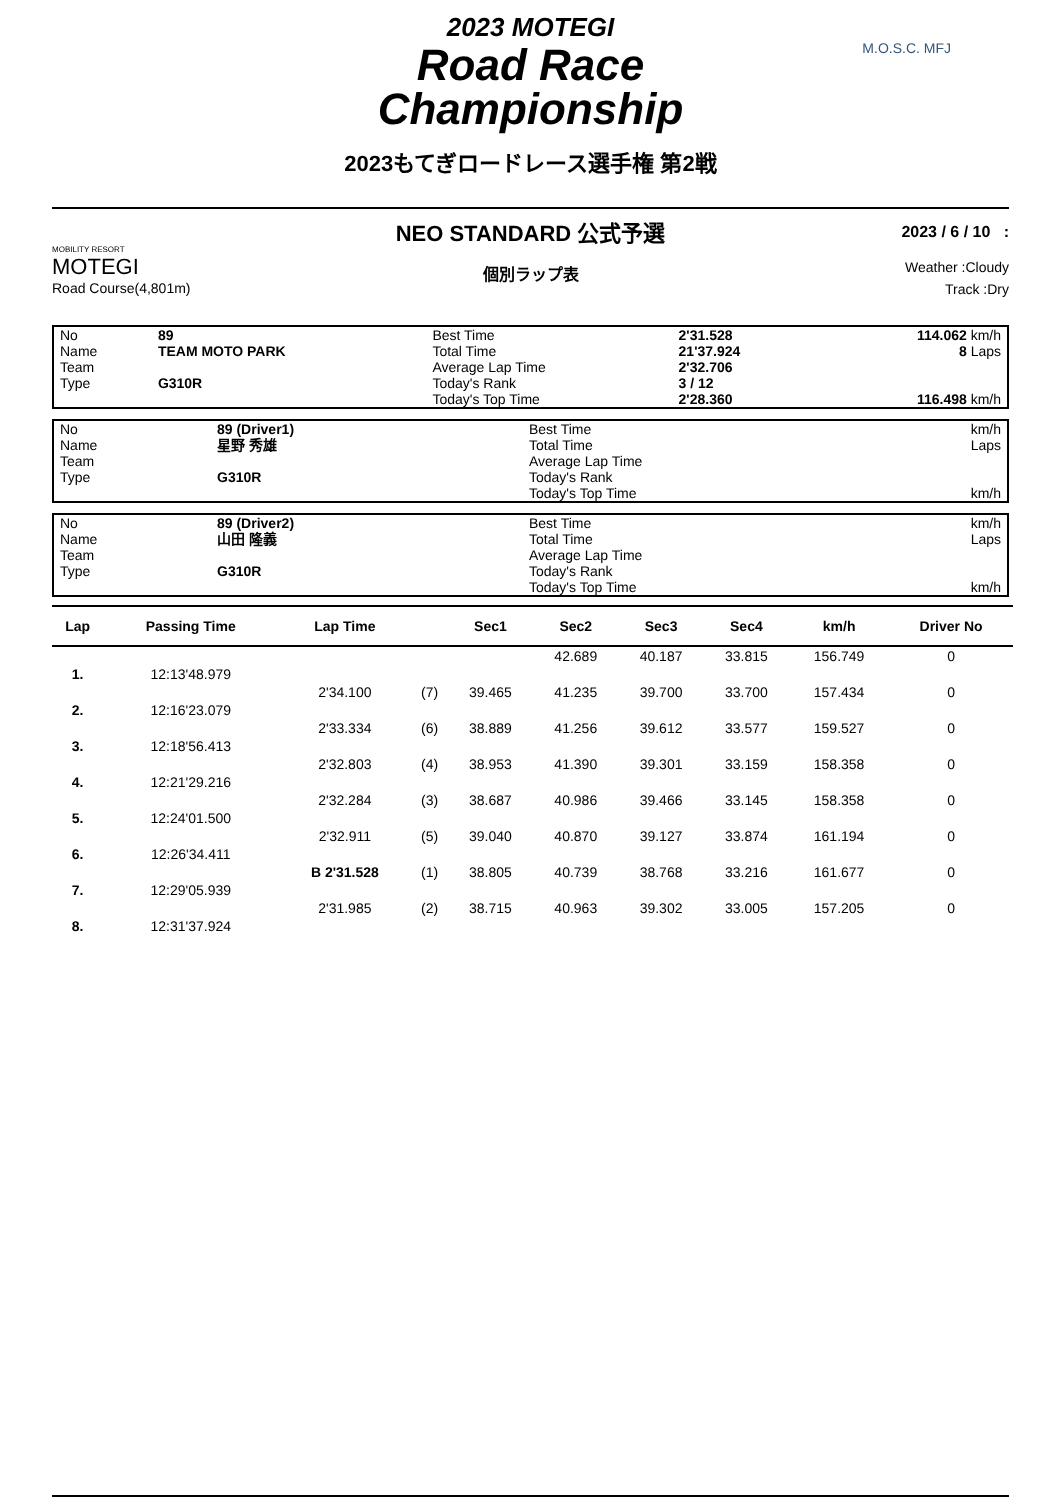2023 MOTEGI
Road Race
Championship
2023もてぎロードレース選手権 第2戦
M.O.S.C. MFJ
MOBILITY RESORT
MOTEGI
Road Course(4,801m)
NEO STANDARD 公式予選
個別ラップ表
2023 / 6 / 10 :
Weather :Cloudy
Track :Dry
| No | 89 | Best Time | 2'31.528 | 114.062 km/h |
| Name | TEAM MOTO PARK | Total Time | 21'37.924 | 8 Laps |
| Team | | Average Lap Time | 2'32.706 | |
| Type | G310R | Today's Rank | 3 / 12 | |
| | | Today's Top Time | 2'28.360 | 116.498 km/h |
| No | 89 (Driver1) | Best Time | | km/h |
| Name | 星野 秀雄 | Total Time | | Laps |
| Team | | Average Lap Time | | |
| Type | G310R | Today's Rank | | |
| | | Today's Top Time | | km/h |
| No | 89 (Driver2) | Best Time | | km/h |
| Name | 山田 隆義 | Total Time | | Laps |
| Team | | Average Lap Time | | |
| Type | G310R | Today's Rank | | |
| | | Today's Top Time | | km/h |
| Lap | Passing Time | Lap Time | | Sec1 | Sec2 | Sec3 | Sec4 | km/h | Driver No |
| --- | --- | --- | --- | --- | --- | --- | --- | --- | --- |
| | | | | | 42.689 | 40.187 | 33.815 | 156.749 | 0 |
| 1. | 12:13'48.979 | | | | | | | | |
| | | 2'34.100 | (7) | 39.465 | 41.235 | 39.700 | 33.700 | 157.434 | 0 |
| 2. | 12:16'23.079 | | | | | | | | |
| | | 2'33.334 | (6) | 38.889 | 41.256 | 39.612 | 33.577 | 159.527 | 0 |
| 3. | 12:18'56.413 | | | | | | | | |
| | | 2'32.803 | (4) | 38.953 | 41.390 | 39.301 | 33.159 | 158.358 | 0 |
| 4. | 12:21'29.216 | | | | | | | | |
| | | 2'32.284 | (3) | 38.687 | 40.986 | 39.466 | 33.145 | 158.358 | 0 |
| 5. | 12:24'01.500 | | | | | | | | |
| | | 2'32.911 | (5) | 39.040 | 40.870 | 39.127 | 33.874 | 161.194 | 0 |
| 6. | 12:26'34.411 | | | | | | | | |
| | | B 2'31.528 | (1) | 38.805 | 40.739 | 38.768 | 33.216 | 161.677 | 0 |
| 7. | 12:29'05.939 | | | | | | | | |
| | | 2'31.985 | (2) | 38.715 | 40.963 | 39.302 | 33.005 | 157.205 | 0 |
| 8. | 12:31'37.924 | | | | | | | | |